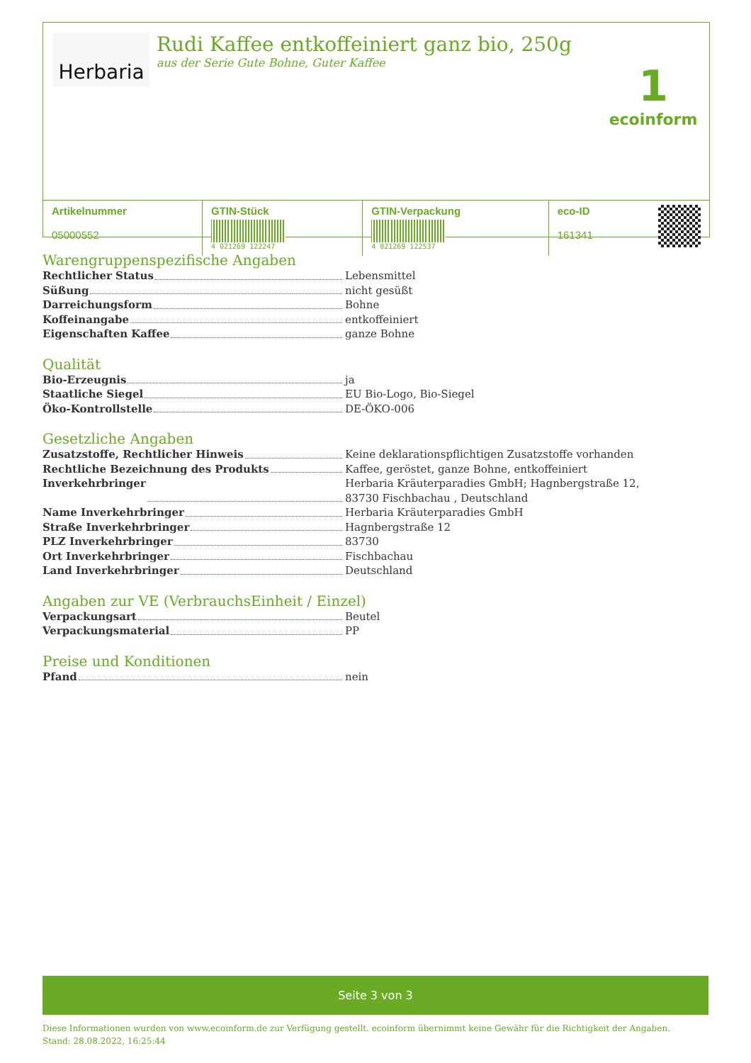Herbaria
Rudi Kaffee entkoffeiniert ganz bio, 250g
aus der Serie Gute Bohne, Guter Kaffee
1
ecoinform
| Artikelnummer 05000552 | GTIN-Stück 4 021269 122247 | GTIN-Verpackung 4 021269 122537 | eco-ID 161341 |
Warengruppenspezifische Angaben
Rechtlicher Status Lebensmittel
Süßung nicht gesüßt
Darreichungsform Bohne
Koffeinangabe entkoffeiniert
Eigenschaften Kaffee ganze Bohne
Qualität
Bio-Erzeugnis ja
Staatliche Siegel EU Bio-Logo, Bio-Siegel
Öko-Kontrollstelle DE-ÖKO-006
Gesetzliche Angaben
Zusatzstoffe, Rechtlicher Hinweis Keine deklarationspflichtigen Zusatzstoffe vorhanden
Rechtliche Bezeichnung des Produkts Kaffee, geröstet, ganze Bohne, entkoffeiniert
Inverkehrbringer Herbaria Kräuterparadies GmbH; Hagnbergstraße 12, 83730 Fischbachau , Deutschland
Name Inverkehrbringer Herbaria Kräuterparadies GmbH
Straße Inverkehrbringer Hagnbergstraße 12
PLZ Inverkehrbringer 83730
Ort Inverkehrbringer Fischbachau
Land Inverkehrbringer Deutschland
Angaben zur VE (VerbrauchsEinheit / Einzel)
Verpackungsart Beutel
Verpackungsmaterial PP
Preise und Konditionen
Pfand nein
Seite 3 von 3
Diese Informationen wurden von www.ecoinform.de zur Verfügung gestellt. ecoinform übernimmt keine Gewähr für die Richtigkeit der Angaben.
Stand: 28.08.2022, 16:25:44